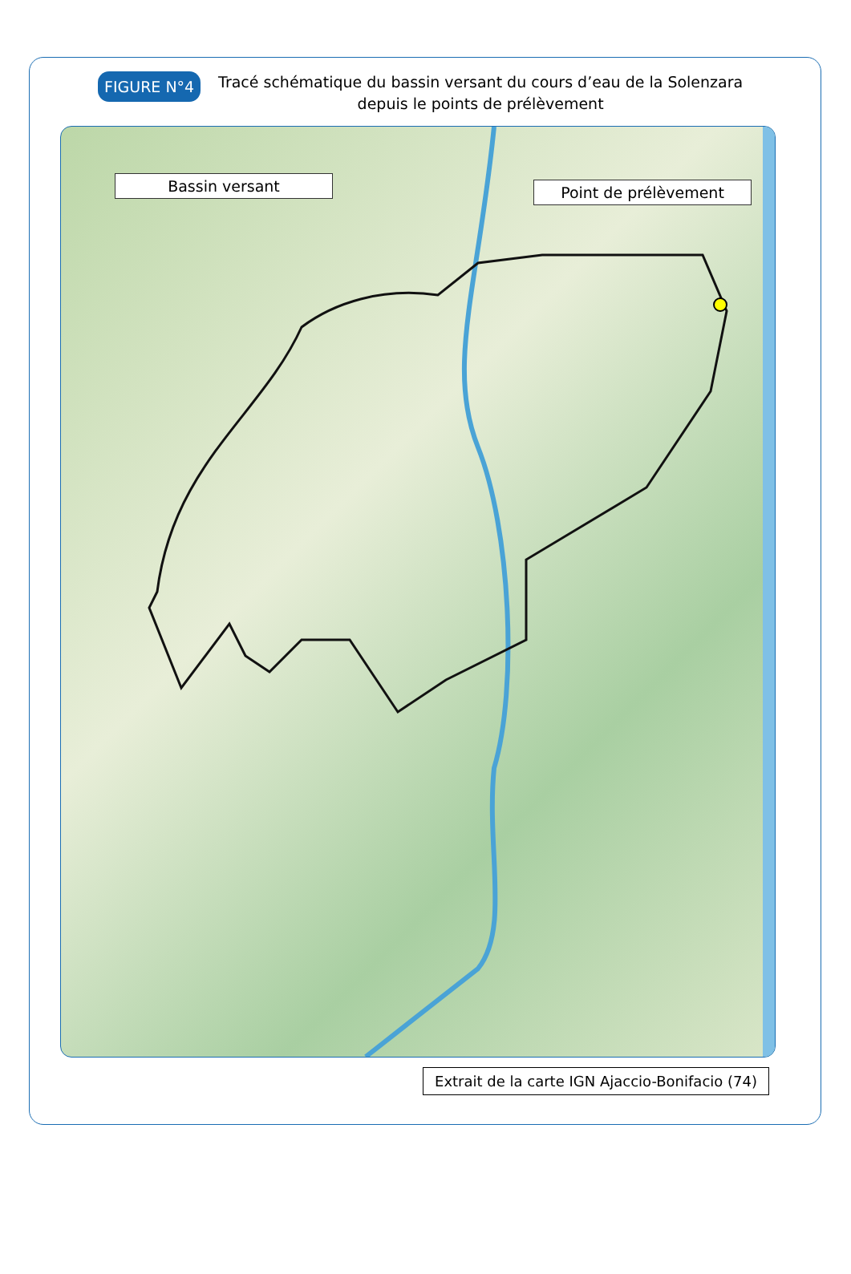FIGURE N°4
Tracé schématique du bassin versant du cours d’eau de la Solenzara depuis le points de prélèvement
Bassin versant Point de prélèvement
Extrait de la carte IGN Ajaccio-Bonifacio (74)